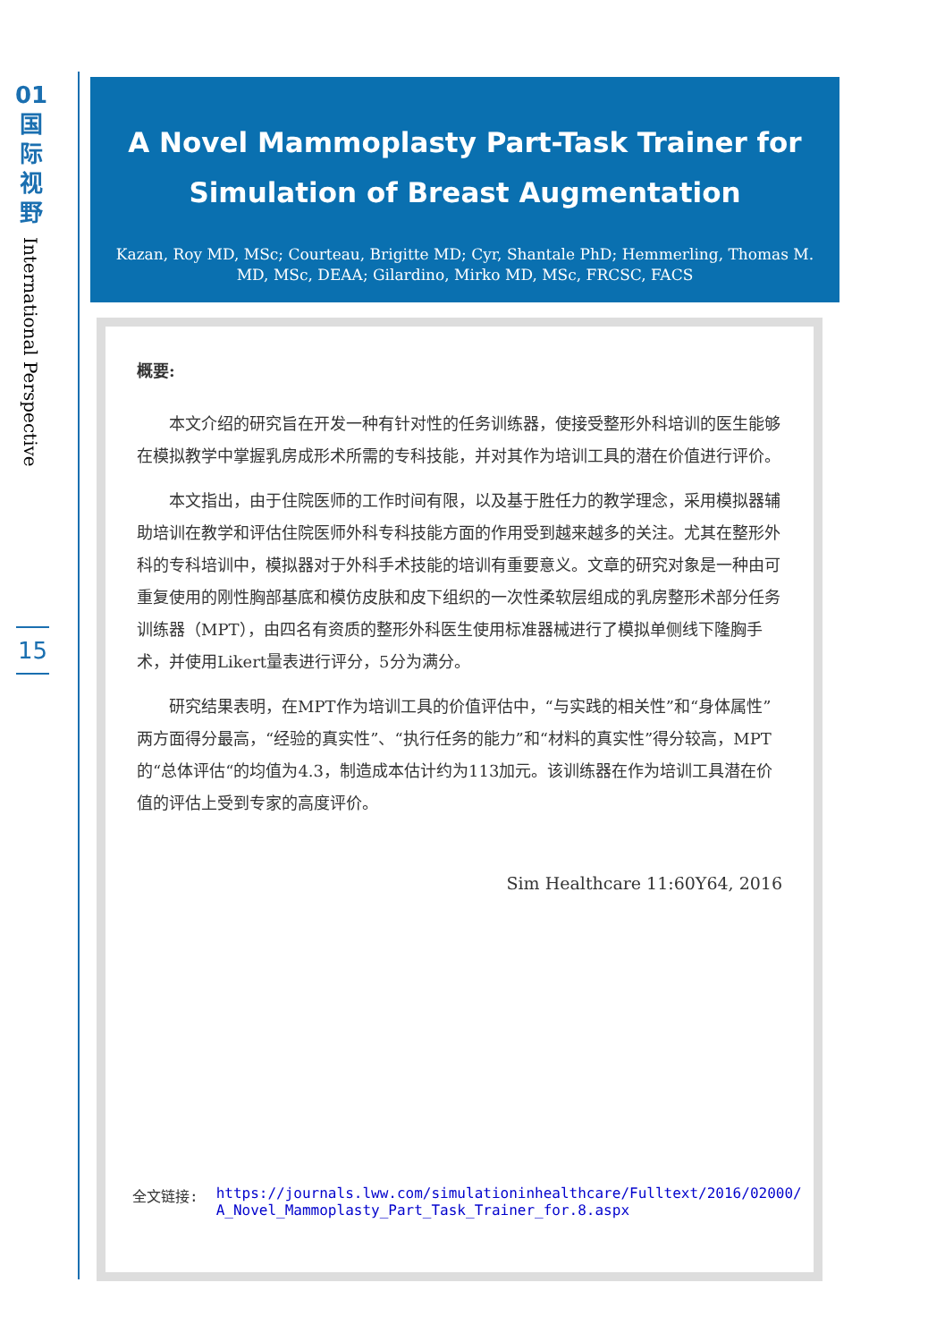01
国
际
视
野
International Perspective
15
A Novel Mammoplasty Part-Task Trainer for Simulation of Breast Augmentation
Kazan, Roy MD, MSc; Courteau, Brigitte MD; Cyr, Shantale PhD; Hemmerling, Thomas M. MD, MSc, DEAA; Gilardino, Mirko MD, MSc, FRCSC, FACS
概要:
本文介绍的研究旨在开发一种有针对性的任务训练器，使接受整形外科培训的医生能够在模拟教学中掌握乳房成形术所需的专科技能，并对其作为培训工具的潜在价值进行评价。
本文指出，由于住院医师的工作时间有限，以及基于胜任力的教学理念，采用模拟器辅助培训在教学和评估住院医师外科专科技能方面的作用受到越来越多的关注。尤其在整形外科的专科培训中，模拟器对于外科手术技能的培训有重要意义。文章的研究对象是一种由可重复使用的刚性胸部基底和模仿皮肤和皮下组织的一次性柔软层组成的乳房整形术部分任务训练器（MPT），由四名有资质的整形外科医生使用标准器械进行了模拟单侧线下隆胸手术，并使用Likert量表进行评分，5分为满分。
研究结果表明，在MPT作为培训工具的价值评估中，“与实践的相关性”和“身体属性”两方面得分最高，“经验的真实性”、“执行任务的能力”和“材料的真实性”得分较高，MPT的“总体评估“的均值为4.3，制造成本估计约为113加元。该训练器在作为培训工具潜在价值的评估上受到专家的高度评价。
Sim Healthcare 11:60Y64, 2016
全文链接: https://journals.lww.com/simulationinhealthcare/Fulltext/2016/02000/A_Novel_Mammoplasty_Part_Task_Trainer_for.8.aspx